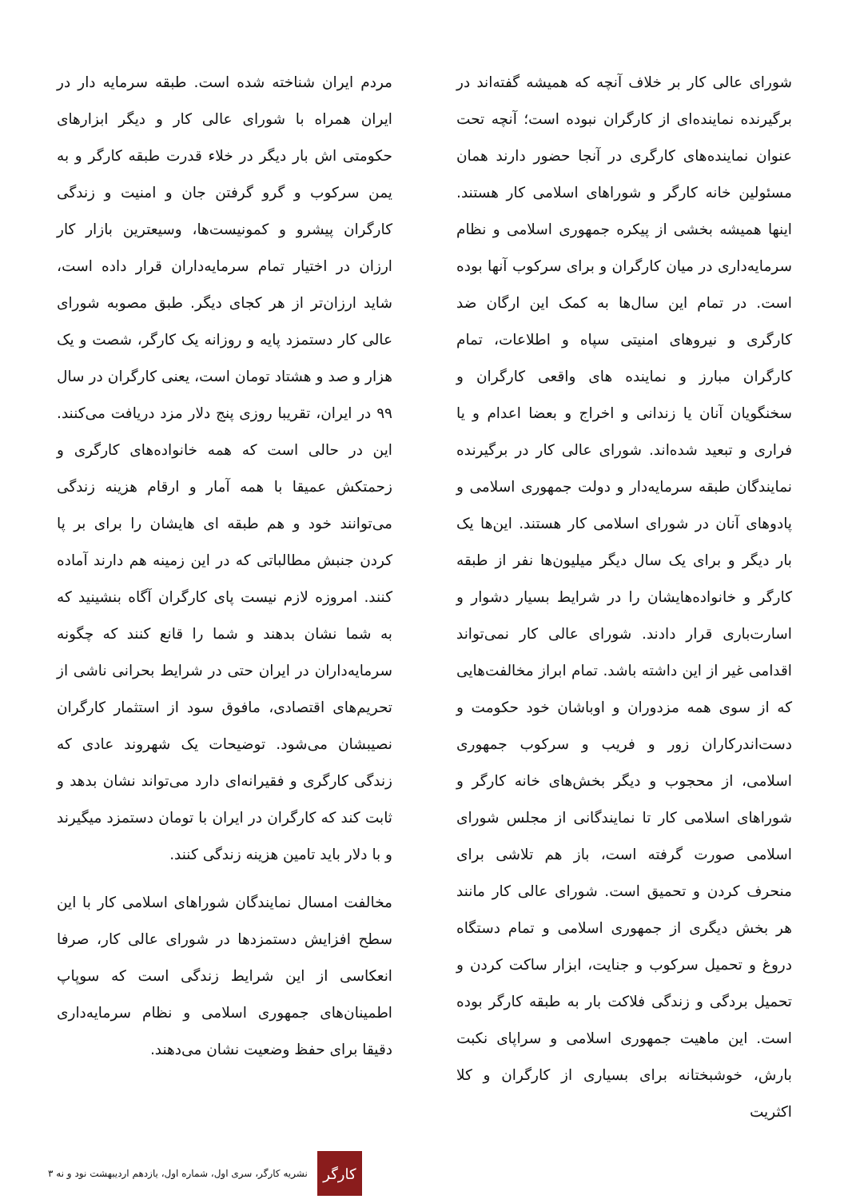شورای عالی کار بر خلاف آنچه که همیشه گفته‌اند در برگیرنده نماینده‌ای از کارگران نبوده است؛ آنچه تحت عنوان نماینده‌های کارگری در آنجا حضور دارند همان مسئولین خانه کارگر و شوراهای اسلامی کار هستند. اینها همیشه بخشی از پیکره جمهوری اسلامی و نظام سرمایه‌داری در میان کارگران و برای سرکوب آنها بوده است. در تمام این سال‌ها به کمک این ارگان ضد کارگری و نیروهای امنیتی سپاه و اطلاعات، تمام کارگران مبارز و نماینده های واقعی کارگران و سخنگویان آنان یا زندانی و اخراج و بعضا اعدام و یا فراری و تبعید شده‌اند. شورای عالی کار در برگیرنده نمایندگان طبقه سرمایه‌دار و دولت جمهوری اسلامی و پادوهای آنان در شورای اسلامی کار هستند. این‌ها یک بار دیگر و برای یک سال دیگر میلیون‌ها نفر از طبقه کارگر و خانواده‌هایشان را در شرایط بسیار دشوار و اسارت‌باری قرار دادند. شورای عالی کار نمی‌تواند اقدامی غیر از این داشته باشد. تمام ابراز مخالفت‌هایی که از سوی همه مزدوران و اوباشان خود حکومت و دست‌اندرکاران زور و فریب و سرکوب جمهوری اسلامی، از محجوب و دیگر بخش‌های خانه کارگر و شوراهای اسلامی کار تا نمایندگانی از مجلس شورای اسلامی صورت گرفته است، باز هم تلاشی برای منحرف کردن و تحمیق است. شورای عالی کار مانند هر بخش دیگری از جمهوری اسلامی و تمام دستگاه دروغ و تحمیل سرکوب و جنایت، ابزار ساکت کردن و تحمیل بردگی و زندگی فلاکت بار به طبقه کارگر بوده است. این ماهیت جمهوری اسلامی و سراپای نکبت بارش، خوشبختانه برای بسیاری از کارگران و کلا اکثریت
مردم ایران شناخته شده است. طبقه سرمایه دار در ایران همراه با شورای عالی کار و دیگر ابزارهای حکومتی اش بار دیگر در خلاء قدرت طبقه کارگر و به یمن سرکوب و گرو گرفتن جان و امنیت و زندگی کارگران پیشرو و کمونیست‌ها، وسیعترین بازار کار ارزان در اختیار تمام سرمایه‌داران قرار داده است، شاید ارزان‌تر از هر کجای دیگر. طبق مصوبه شورای عالی کار دستمزد پایه و روزانه یک کارگر، شصت و یک هزار و صد و هشتاد تومان است، یعنی کارگران در سال ۹۹ در ایران، تقریبا روزی پنج دلار مزد دریافت می‌کنند. این در حالی است که همه خانواده‌های کارگری و زحمتکش عمیقا با همه آمار و ارقام هزینه زندگی می‌توانند خود و هم طبقه ای هایشان را برای بر پا کردن جنبش مطالباتی که در این زمینه هم دارند آماده کنند. امروزه لازم نیست پای کارگران آگاه بنشینید که به شما نشان بدهند و شما را قانع کنند که چگونه سرمایه‌داران در ایران حتی در شرایط بحرانی ناشی از تحریم‌های اقتصادی، مافوق سود از استثمار کارگران نصیبشان می‌شود. توضیحات یک شهروند عادی که زندگی کارگری و فقیرانه‌ای دارد می‌تواند نشان بدهد و ثابت کند که کارگران در ایران با تومان دستمزد میگیرند و با دلار باید تامین هزینه زندگی کنند.
مخالفت امسال نمایندگان شوراهای اسلامی کار با این سطح افزایش دستمزدها در شورای عالی کار، صرفا انعکاسی از این شرایط زندگی است که سوپاپ اطمینان‌های جمهوری اسلامی و نظام سرمایه‌داری دقیقا برای حفظ وضعیت نشان می‌دهند.
کارگر
نشریه کارگر، سری اول، شماره اول، یازدهم اردیبهشت نود و نه ۳